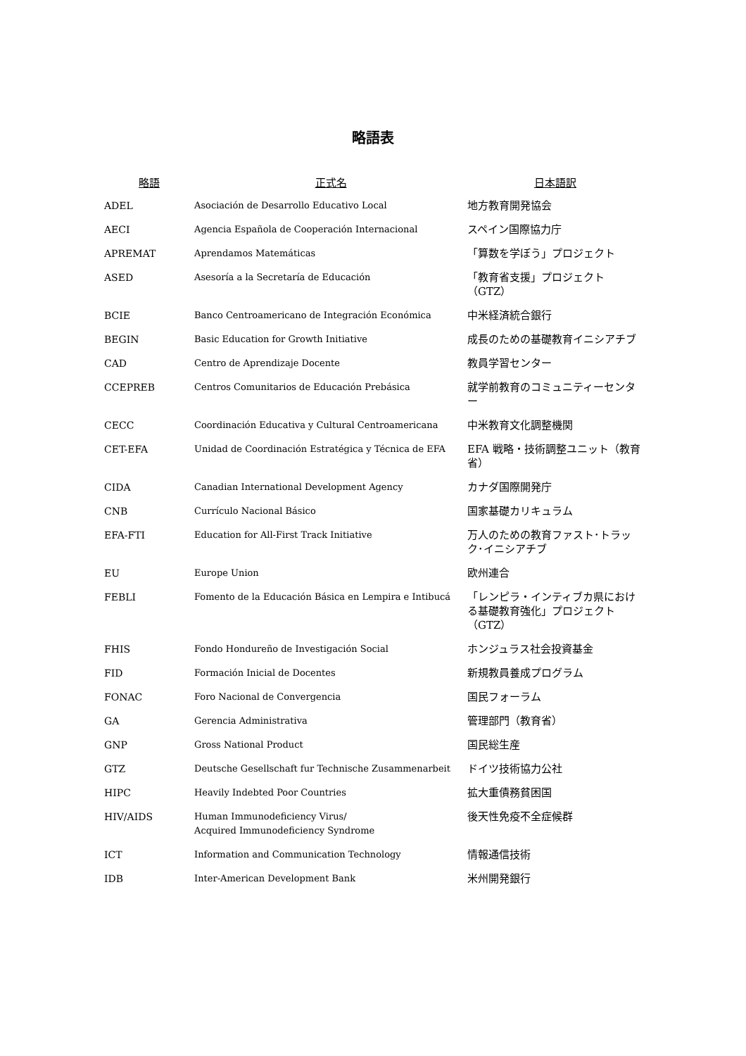略語表
| 略語 | 正式名 | 日本語訳 |
| --- | --- | --- |
| ADEL | Asociación de Desarrollo Educativo Local | 地方教育開発協会 |
| AECI | Agencia Española de Cooperación Internacional | スペイン国際協力庁 |
| APREMAT | Aprendamos Matemáticas | 「算数を学ぼう」プロジェクト |
| ASED | Asesoría a la Secretaría de Educación | 「教育省支援」プロジェクト（GTZ） |
| BCIE | Banco Centroamericano de Integración Económica | 中米経済統合銀行 |
| BEGIN | Basic Education for Growth Initiative | 成長のための基礎教育イニシアチブ |
| CAD | Centro de Aprendizaje Docente | 教員学習センター |
| CCEPREB | Centros Comunitarios de Educación Prebásica | 就学前教育のコミュニティーセンター |
| CECC | Coordinación Educativa y Cultural Centroamericana | 中米教育文化調整機関 |
| CET-EFA | Unidad de Coordinación Estratégica y Técnica de EFA | EFA 戦略・技術調整ユニット（教育省） |
| CIDA | Canadian International Development Agency | カナダ国際開発庁 |
| CNB | Currículo Nacional Básico | 国家基礎カリキュラム |
| EFA-FTI | Education for All-First Track Initiative | 万人のための教育ファスト･トラック･イニシアチブ |
| EU | Europe Union | 欧州連合 |
| FEBLI | Fomento de la Educación Básica en Lempira e Intibucá | 「レンピラ・インティブカ県における基礎教育強化」プロジェクト（GTZ） |
| FHIS | Fondo Hondureño de Investigación Social | ホンジュラス社会投資基金 |
| FID | Formación Inicial de Docentes | 新規教員養成プログラム |
| FONAC | Foro Nacional de Convergencia | 国民フォーラム |
| GA | Gerencia Administrativa | 管理部門（教育省） |
| GNP | Gross National Product | 国民総生産 |
| GTZ | Deutsche Gesellschaft fur Technische Zusammenarbeit | ドイツ技術協力公社 |
| HIPC | Heavily Indebted Poor Countries | 拡大重債務貧困国 |
| HIV/AIDS | Human Immunodeficiency Virus/ Acquired Immunodeficiency Syndrome | 後天性免疫不全症候群 |
| ICT | Information and Communication Technology | 情報通信技術 |
| IDB | Inter-American Development Bank | 米州開発銀行 |